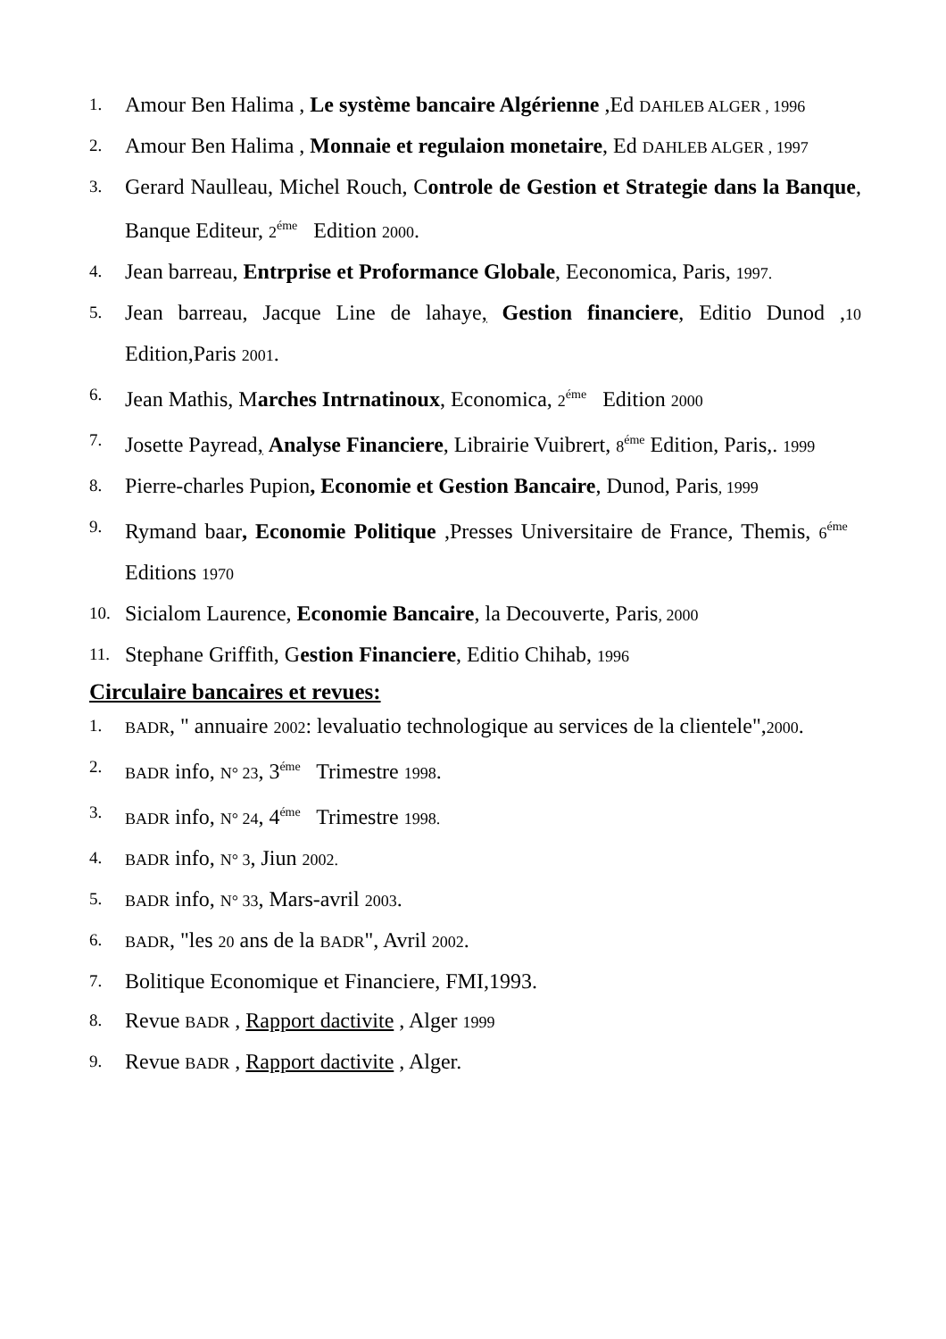1. Amour Ben Halima , Le système bancaire Algérienne ,Ed DAHLEB ALGER , 1996
2. Amour Ben Halima , Monnaie et regulaion monetaire, Ed DAHLEB ALGER , 1997
3. Gerard Naulleau, Michel Rouch, Controle de Gestion et Strategie dans la Banque, Banque Editeur, 2<sup>éme</sup> Edition 2000.
4. Jean barreau, Entrprise et Proformance Globale, Eeconomica, Paris, 1997.
5. Jean barreau, Jacque Line de lahaye, Gestion financiere, Editio Dunod ,10 Edition,Paris 2001.
6. Jean Mathis, Marches Intrnatinoux, Economica, 2<sup>éme</sup> Edition 2000
7. Josette Payread, Analyse Financiere, Librairie Vuibrert, 8<sup>éme</sup> Edition, Paris,. 1999
8. Pierre-charles Pupion, Economie et Gestion Bancaire, Dunod, Paris, 1999
9. Rymand baar, Economie Politique ,Presses Universitaire de France, Themis, 6<sup>éme</sup> Editions 1970
10. Sicialom Laurence, Economie Bancaire, la Decouverte, Paris, 2000
11. Stephane Griffith, Gestion Financiere, Editio Chihab, 1996
Circulaire bancaires et revues:
1. BADR, " annuaire 2002: levaluatio technologique au services de la clientele",2000.
2. BADR info, N° 23, 3<sup>éme</sup> Trimestre 1998.
3. BADR info, N° 24, 4<sup>éme</sup> Trimestre 1998.
4. BADR info, N° 3, Jiun 2002.
5. BADR info, N° 33, Mars-avril 2003.
6. BADR, "les 20 ans de la BADR", Avril 2002.
7. Bolitique Economique et Financiere, FMI,1993.
8. Revue BADR , Rapport dactivite , Alger 1999
9. Revue BADR , Rapport dactivite , Alger.